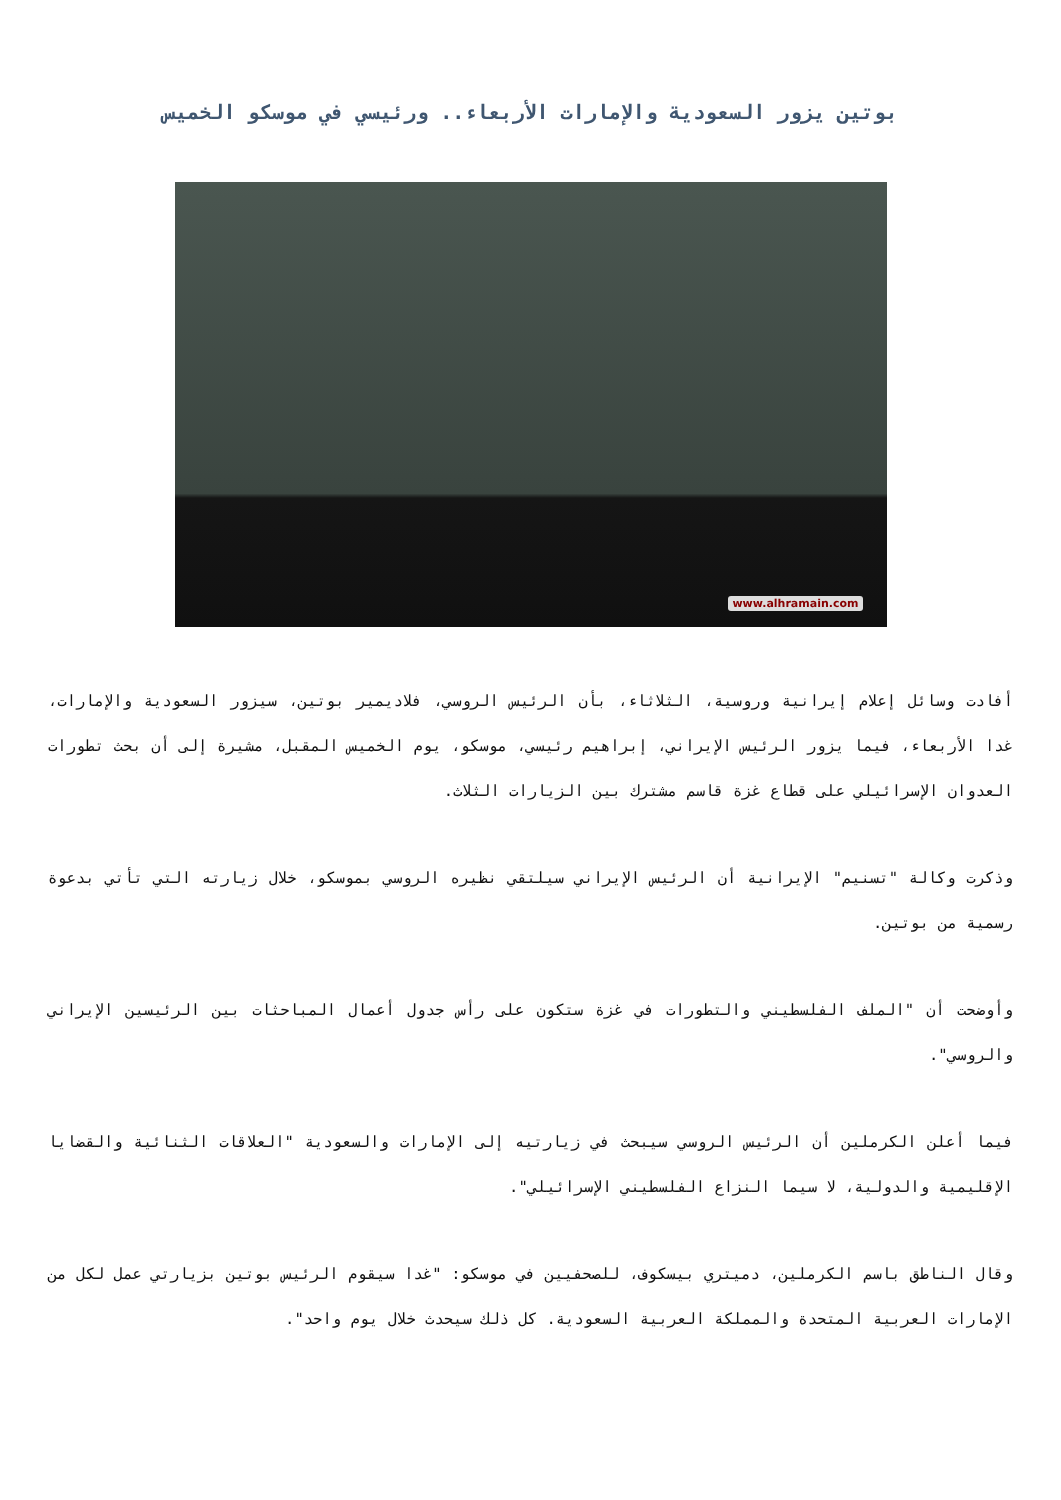بوتين يزور السعودية والإمارات الأربعاء.. ورئيسي في موسكو الخميس
www.alhramain.com
أفادت وسائل إعلام إيرانية وروسية، الثلاثاء، بأن الرئيس الروسي، فلاديمير بوتين، سيزور السعودية والإمارات، غدا الأربعاء، فيما يزور الرئيس الإيراني، إبراهيم رئيسي، موسكو، يوم الخميس المقبل، مشيرة إلى أن بحث تطورات العدوان الإسرائيلي على قطاع غزة قاسم مشترك بين الزيارات الثلاث.
وذكرت وكالة "تسنيم" الإيرانية أن الرئيس الإيراني سيلتقي نظيره الروسي بموسكو، خلال زيارته التي تأتي بدعوة رسمية من بوتين.
وأوضحت أن "الملف الفلسطيني والتطورات في غزة ستكون على رأس جدول أعمال المباحثات بين الرئيسين الإيراني والروسي".
فيما أعلن الكرملين أن الرئيس الروسي سيبحث في زيارتيه إلى الإمارات والسعودية "العلاقات الثنائية والقضايا الإقليمية والدولية، لا سيما النزاع الفلسطيني الإسرائيلي".
وقال الناطق باسم الكرملين، دميتري بيسكوف، للصحفيين في موسكو: "غدا سيقوم الرئيس بوتين بزيارتي عمل لكل من الإمارات العربية المتحدة والمملكة العربية السعودية. كل ذلك سيحدث خلال يوم واحد".